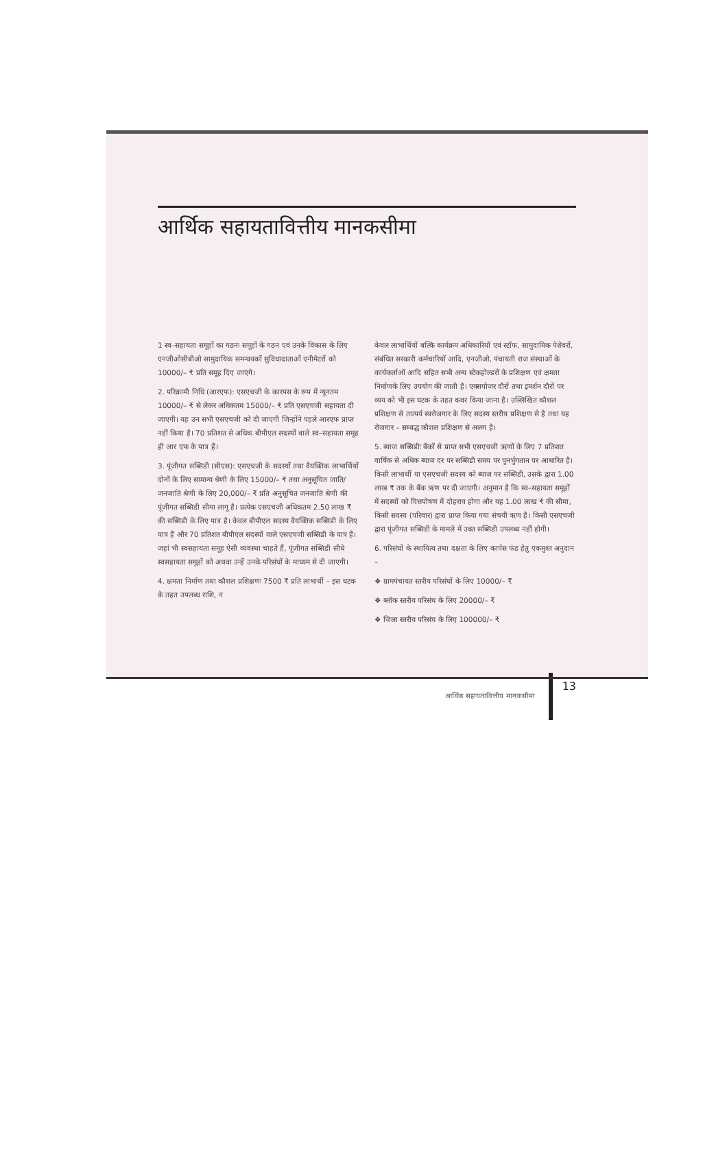आर्थिक सहायतावित्तीय मानकसीमा
1 स्व–सहायता समूहों का गठनः समूहों के गठन एवं उनके विकास के लिए एनजीओसीबीओ सामुदायिक समन्वयकों सुविधादाताओं एनीमेटरों को 10000/– ₹ प्रति समूह दिए जाएंगे।
2. परिक्रामी निधि (आरएफ): एसएचजी के कारपस के रूप में न्यूनतम 10000/– ₹ से लेकर अधिकतम 15000/– ₹ प्रति एसएचजी सहायता दी जाएगी। यह उन सभी एसएचजी को दी जाएगी जिन्होंने पहले आरएफ प्राप्त नहीं किया है। 70 प्रतिशत से अधिक बीपीएल सदस्यों वाले स्व–सहायता समूह ही आर एफ के पात्र हैं।
3. पूंजीगत सब्सिडी (सीएस): एसएचजी के सदस्यों तथा वैयक्तिक लाभार्थियों दोनों के लिए सामान्य श्रेणी के लिए 15000/– ₹ तथा अनुसूचित जाति/जनजाति श्रेणी के लिए 20,000/– ₹ प्रति अनुसूचित जनजाति श्रेणी की पूंजीगत सब्सिडी सीमा लागू है। प्रत्येक एसएचजी अधिकतम 2.50 लाख ₹ की सब्सिडी के लिए पात्र है। केवल बीपीएल सदस्य वैयक्तिक सब्सिडी के लिए पात्र हैं और 70 प्रतिशत बीपीएल सदस्यों वाले एसएचजी सब्सिडी के पात्र हैं। जहां भी स्वसहायता समूह ऐसी व्यवस्था चाहते हैं, पूंजीगत सब्सिडी सीधे स्वसहायता समूहों को अथवा उन्हें उनके परिसंघों के माध्यम से दी जाएगी।
4. क्षमता निर्माण तथा कौशल प्रशिक्षणः 7500 ₹ प्रति लाभार्थी – इस घटक के तहत उपलब्ध राशि, न
केवल लाभार्थियों बल्कि कार्यक्रम अधिकारियों एवं स्टॉफ, सामुदायिक पेशेवरों, संबंधित सरकारी कर्मचारियों आदि, एनजीओ, पंचायती राज संस्थाओं के कार्यकर्ताओं आदि सहित सभी अन्य स्टेकहोल्डरों के प्रशिक्षण एवं क्षमता निर्माणके लिए उपयोग की जाती है। एक्सपोजर दौरों तथा इमर्शन दौरों पर व्यय को भी इस घटक के तहत कवर किया जाना है। उल्लिखित कौशल प्रशिक्षण से तात्पर्य स्वरोजगार के लिए सदस्य स्तरीय प्रशिक्षण से है तथा यह रोजगार – सम्बद्ध कौशल प्रशिक्षण से अलग है।
5. ब्याज सब्सिडीः बैंकों से प्राप्त सभी एसएचजी ऋणों के लिए 7 प्रतिशत वार्षिक से अधिक ब्याज दर पर सब्सिडी समय पर पुनर्भुगतान पर आधारित है। किसी लाभार्थी या एसएचजी सदस्य को ब्याज पर सब्सिडी, उसके द्वारा 1.00 लाख ₹ तक के बैंक ऋण पर दी जाएगी। अनुमान है कि स्व–सहायता समूहों में सदस्यों को वित्तपोषण में दोहराव होगा और यह 1.00 लाख ₹ की सीमा, किसी सदस्य (परिवार) द्वारा प्राप्त किया गया संचयी ऋण है। किसी एसएचजी द्वारा पूंजीगत सब्सिडी के मामले में उक्त सब्सिडी उपलब्ध नहीं होगी।
6. परिसंघों के स्थायित्व तथा दक्षता के लिए कार्पस फंड हेतु एकमुश्त अनुदान –
❖ ग्रामपंचायत स्तरीय परिसंघों के लिए 10000/– ₹
❖ ब्लॉक स्तरीय परिसंघ के लिए 20000/– ₹
❖ जिला स्तरीय परिसंघ के लिए 100000/– ₹
आर्थिक सहायतावित्तीय मानकसीमा 13